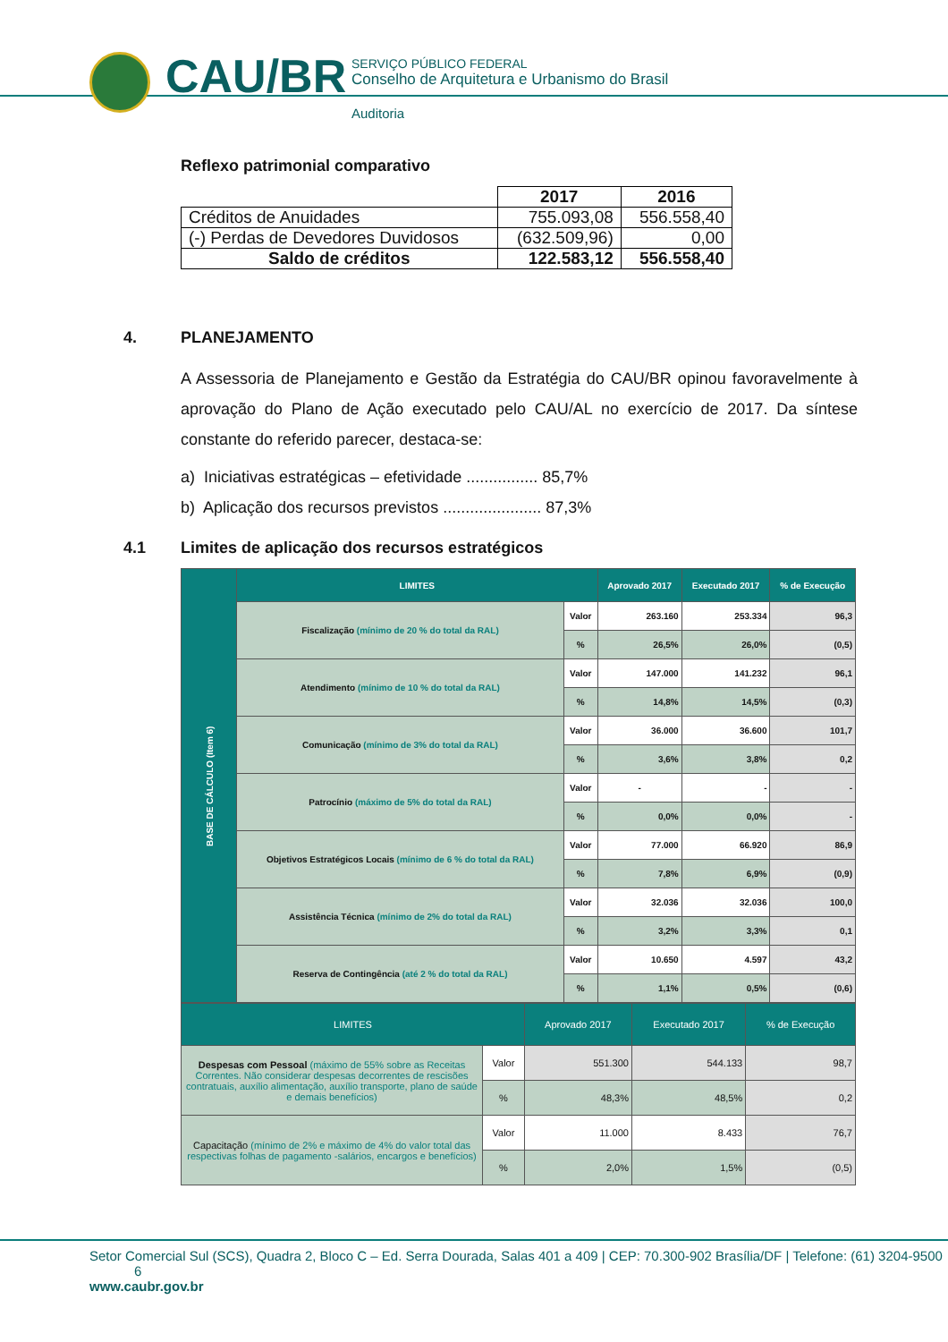CAU/BR
SERVIÇO PÚBLICO FEDERAL
Conselho de Arquitetura e Urbanismo do Brasil
Auditoria
Reflexo patrimonial comparativo
| | 2017 | 2016 |
| Créditos de Anuidades | 755.093,08 | 556.558,40 |
| (-) Perdas de Devedores Duvidosos | (632.509,96) | 0,00 |
| Saldo de créditos | 122.583,12 | 556.558,40 |
4. PLANEJAMENTO
A Assessoria de Planejamento e Gestão da Estratégia do CAU/BR opinou favoravelmente à aprovação do Plano de Ação executado pelo CAU/AL no exercício de 2017. Da síntese constante do referido parecer, destaca-se:
a) Iniciativas estratégicas – efetividade ................ 85,7%
b) Aplicação dos recursos previstos ...................... 87,3%
4.1 Limites de aplicação dos recursos estratégicos
| BASE DE CÁLCULO (Item 6) | LIMITES | | Aprovado 2017 | Executado 2017 | % de Execução |
| | Fiscalização (mínimo de 20 % do total da RAL) | Valor | 263.160 | 253.334 | 96,3 |
| | | % | 26,5% | 26,0% | (0,5) |
| | Atendimento (mínimo de 10 % do total da RAL) | Valor | 147.000 | 141.232 | 96,1 |
| | | % | 14,8% | 14,5% | (0,3) |
| | Comunicação (mínimo de 3% do total da RAL) | Valor | 36.000 | 36.600 | 101,7 |
| | | % | 3,6% | 3,8% | 0,2 |
| | Patrocínio (máximo de 5% do total da RAL) | Valor | - | - | - |
| | | % | 0,0% | 0,0% | - |
| | Objetivos Estratégicos Locais (mínimo de 6 % do total da RAL) | Valor | 77.000 | 66.920 | 86,9 |
| | | % | 7,8% | 6,9% | (0,9) |
| | Assistência Técnica (mínimo de 2% do total da RAL) | Valor | 32.036 | 32.036 | 100,0 |
| | | % | 3,2% | 3,3% | 0,1 |
| | Reserva de Contingência (até 2 % do total da RAL) | Valor | 10.650 | 4.597 | 43,2 |
| | | % | 1,1% | 0,5% | (0,6) |
| LIMITES | | Aprovado 2017 | Executado 2017 | % de Execução |
| --- | --- | --- | --- | --- |
| Despesas com Pessoal (máximo de 55% sobre as Receitas Correntes. Não considerar despesas decorrentes de rescisões contratuais, auxílio alimentação, auxílio transporte, plano de saúde e demais benefícios) | Valor | 551.300 | 544.133 | 98,7 |
| | % | 48,3% | 48,5% | 0,2 |
| Capacitação (mínimo de 2% e máximo de 4% do valor total das respectivas folhas de pagamento -salários, encargos e benefícios) | Valor | 11.000 | 8.433 | 76,7 |
| | % | 2,0% | 1,5% | (0,5) |
Setor Comercial Sul (SCS), Quadra 2, Bloco C – Ed. Serra Dourada, Salas 401 a 409 | CEP: 70.300-902 Brasília/DF | Telefone: (61) 3204-9500 6
www.caubr.gov.br